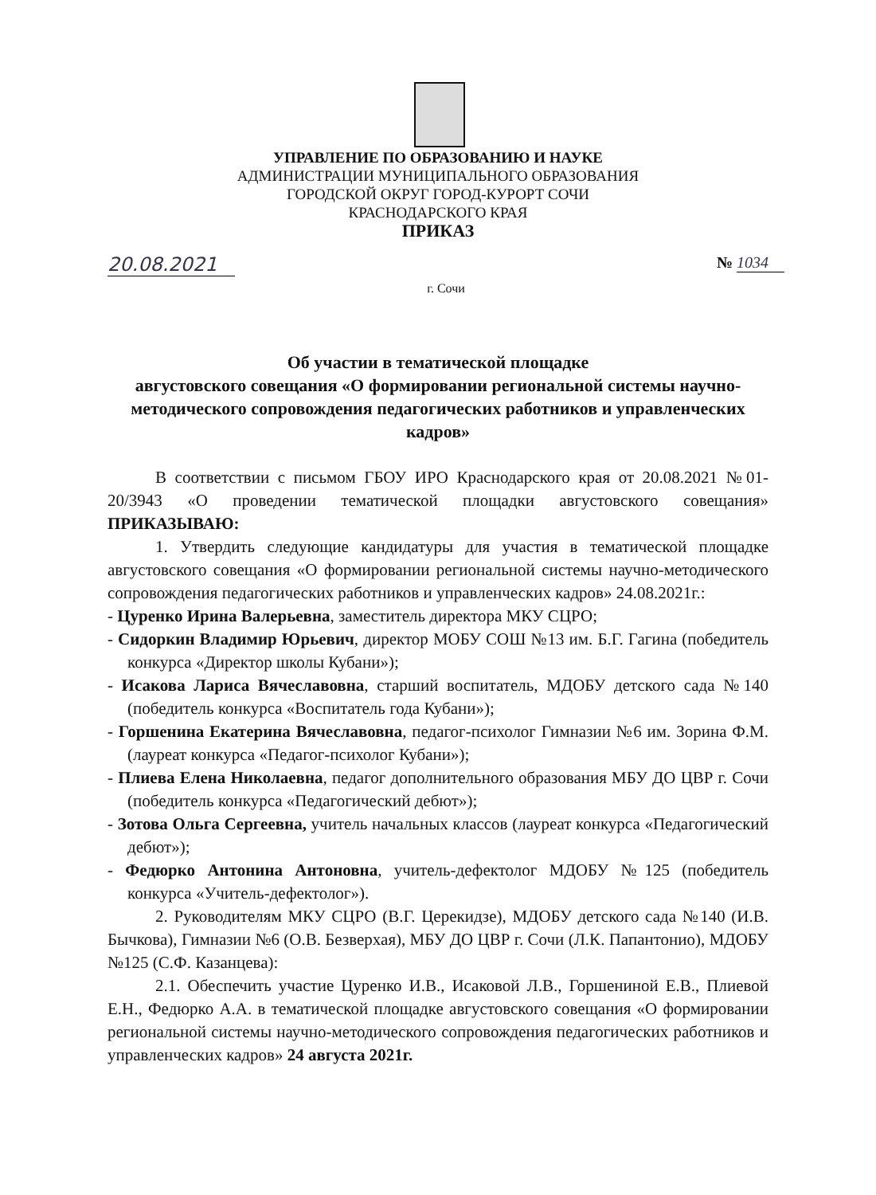УПРАВЛЕНИЕ ПО ОБРАЗОВАНИЮ И НАУКЕ
АДМИНИСТРАЦИИ МУНИЦИПАЛЬНОГО ОБРАЗОВАНИЯ
ГОРОДСКОЙ ОКРУГ ГОРОД-КУРОРТ СОЧИ
КРАСНОДАРСКОГО КРАЯ
ПРИКАЗ
20.08.2021 № 1034
г. Сочи
Об участии в тематической площадке
августовского совещания «О формировании региональной системы научно-методического сопровождения педагогических работников и управленческих кадров»
В соответствии с письмом ГБОУ ИРО Краснодарского края от 20.08.2021 №01-20/3943 «О проведении тематической площадки августовского совещания» ПРИКАЗЫВАЮ:
1. Утвердить следующие кандидатуры для участия в тематической площадке августовского совещания «О формировании региональной системы научно-методического сопровождения педагогических работников и управленческих кадров» 24.08.2021г.:
- Цуренко Ирина Валерьевна, заместитель директора МКУ СЦРО;
- Сидоркин Владимир Юрьевич, директор МОБУ СОШ №13 им. Б.Г. Гагина (победитель конкурса «Директор школы Кубани»);
- Исакова Лариса Вячеславовна, старший воспитатель, МДОБУ детского сада №140 (победитель конкурса «Воспитатель года Кубани»);
- Горшенина Екатерина Вячеславовна, педагог-психолог Гимназии №6 им. Зорина Ф.М. (лауреат конкурса «Педагог-психолог Кубани»);
- Плиева Елена Николаевна, педагог дополнительного образования МБУ ДО ЦВР г. Сочи (победитель конкурса «Педагогический дебют»);
- Зотова Ольга Сергеевна, учитель начальных классов (лауреат конкурса «Педагогический дебют»);
- Федюрко Антонина Антоновна, учитель-дефектолог МДОБУ №125 (победитель конкурса «Учитель-дефектолог»).
2. Руководителям МКУ СЦРО (В.Г. Церекидзе), МДОБУ детского сада №140 (И.В. Бычкова), Гимназии №6 (О.В. Безверхая), МБУ ДО ЦВР г. Сочи (Л.К. Папантонио), МДОБУ №125 (С.Ф. Казанцева):
2.1. Обеспечить участие Цуренко И.В., Исаковой Л.В., Горшениной Е.В., Плиевой Е.Н., Федюрко А.А. в тематической площадке августовского совещания «О формировании региональной системы научно-методического сопровождения педагогических работников и управленческих кадров» 24 августа 2021г.